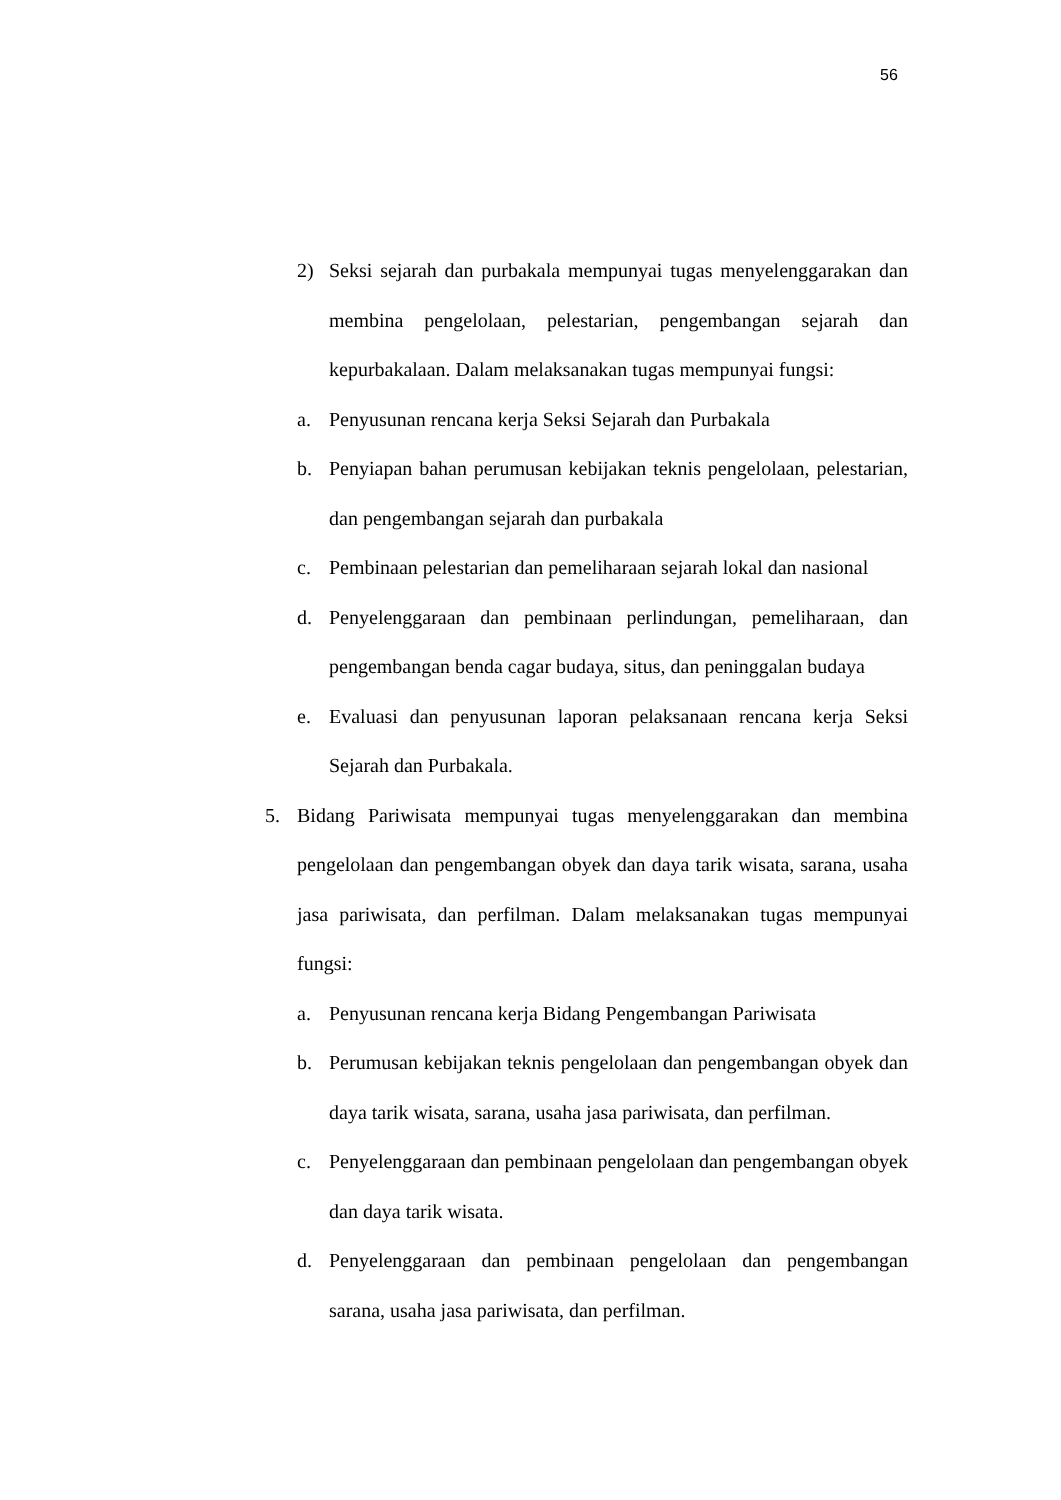56
2) Seksi sejarah dan purbakala mempunyai tugas menyelenggarakan dan membina pengelolaan, pelestarian, pengembangan sejarah dan kepurbakalaan. Dalam melaksanakan tugas mempunyai fungsi:
a. Penyusunan rencana kerja Seksi Sejarah dan Purbakala
b. Penyiapan bahan perumusan kebijakan teknis pengelolaan, pelestarian, dan pengembangan sejarah dan purbakala
c. Pembinaan pelestarian dan pemeliharaan sejarah lokal dan nasional
d. Penyelenggaraan dan pembinaan perlindungan, pemeliharaan, dan pengembangan benda cagar budaya, situs, dan peninggalan budaya
e. Evaluasi dan penyusunan laporan pelaksanaan rencana kerja Seksi Sejarah dan Purbakala.
5. Bidang Pariwisata mempunyai tugas menyelenggarakan dan membina pengelolaan dan pengembangan obyek dan daya tarik wisata, sarana, usaha jasa pariwisata, dan perfilman. Dalam melaksanakan tugas mempunyai fungsi:
a. Penyusunan rencana kerja Bidang Pengembangan Pariwisata
b. Perumusan kebijakan teknis pengelolaan dan pengembangan obyek dan daya tarik wisata, sarana, usaha jasa pariwisata, dan perfilman.
c. Penyelenggaraan dan pembinaan pengelolaan dan pengembangan obyek dan daya tarik wisata.
d. Penyelenggaraan dan pembinaan pengelolaan dan pengembangan sarana, usaha jasa pariwisata, dan perfilman.